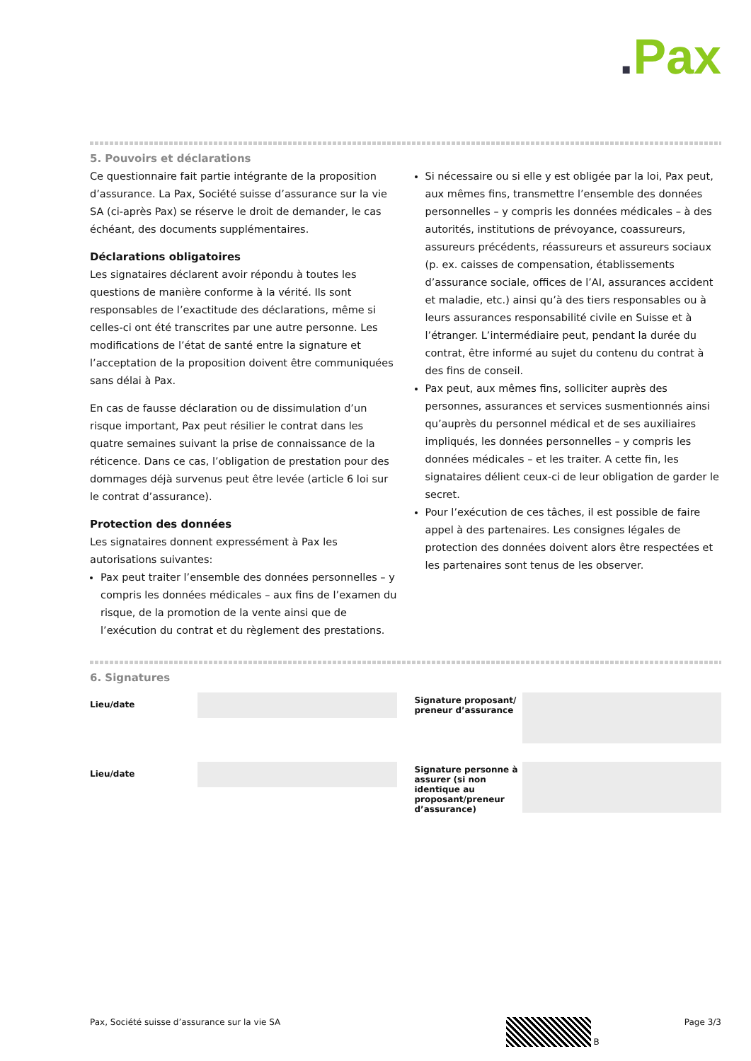. Pax
5. Pouvoirs et déclarations
Ce questionnaire fait partie intégrante de la proposition d’assurance. La Pax, Société suisse d’assurance sur la vie SA (ci-après Pax) se réserve le droit de demander, le cas échéant, des documents supplémentaires.
Déclarations obligatoires
Les signataires déclarent avoir répondu à toutes les questions de manière conforme à la vérité. Ils sont responsables de l’exactitude des déclarations, même si celles-ci ont été transcrites par une autre personne. Les modifications de l’état de santé entre la signature et l’acceptation de la proposition doivent être communiquées sans délai à Pax.
En cas de fausse déclaration ou de dissimulation d’un risque important, Pax peut résilier le contrat dans les quatre semaines suivant la prise de connaissance de la réticence. Dans ce cas, l’obligation de prestation pour des dommages déjà survenus peut être levée (article 6 loi sur le contrat d’assurance).
Protection des données
Les signataires donnent expressément à Pax les autorisations suivantes:
Pax peut traiter l’ensemble des données personnelles – y compris les données médicales – aux fins de l’examen du risque, de la promotion de la vente ainsi que de l’exécution du contrat et du règlement des prestations.
Si nécessaire ou si elle y est obligée par la loi, Pax peut, aux mêmes fins, transmettre l’ensemble des données personnelles – y compris les données médicales – à des autorités, institutions de prévoyance, coassureurs, assureurs précédents, réassureurs et assureurs sociaux (p. ex. caisses de compensation, établissements d’assurance sociale, offices de l’AI, assurances accident et maladie, etc.) ainsi qu’à des tiers responsables ou à leurs assurances responsabilité civile en Suisse et à l’étranger. L’intermédiaire peut, pendant la durée du contrat, être informé au sujet du contenu du contrat à des fins de conseil.
Pax peut, aux mêmes fins, solliciter auprès des personnes, assurances et services susmentionnés ainsi qu’auprès du personnel médical et de ses auxiliaires impliqués, les données personnelles – y compris les données médicales – et les traiter. A cette fin, les signataires délient ceux-ci de leur obligation de garder le secret.
Pour l’exécution de ces tâches, il est possible de faire appel à des partenaires. Les consignes légales de protection des données doivent alors être respectées et les partenaires sont tenus de les observer.
6. Signatures
Lieu/date
Lieu/date
Signature proposant/
preneur d’assurance
Signature personne à assurer (si non identique au proposant/preneur d’assurance)
Pax, Société suisse d’assurance sur la vie SA B Page 3/3